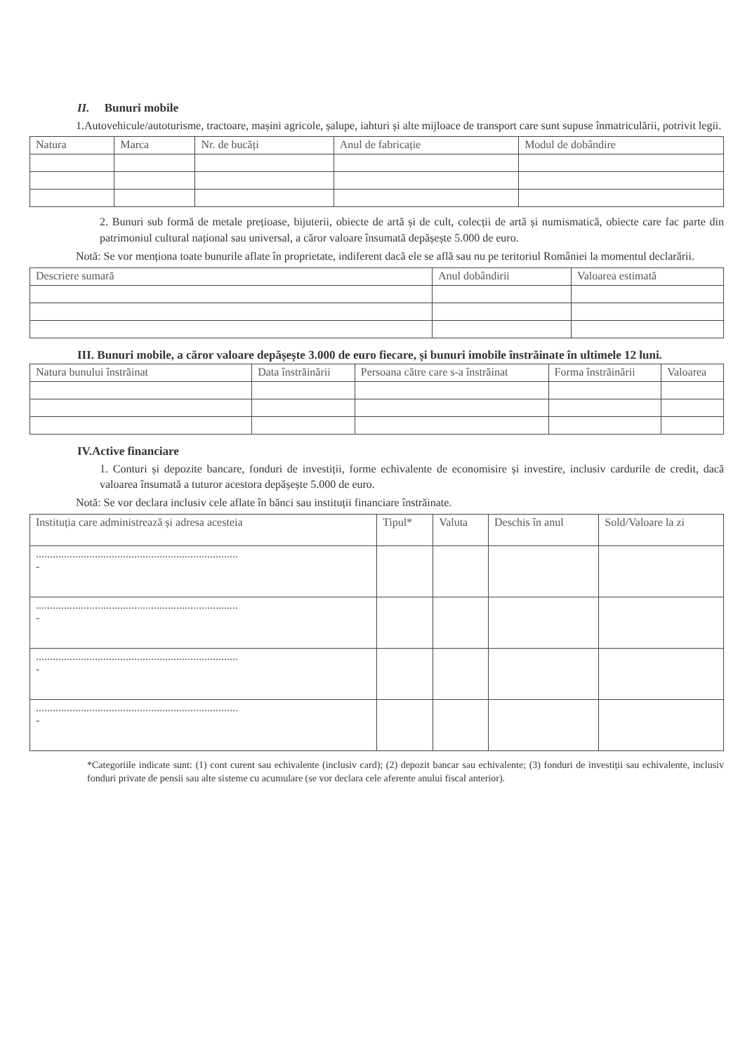II. Bunuri mobile
1.Autovehicule/autoturisme, tractoare, mașini agricole, șalupe, iahturi și alte mijloace de transport care sunt supuse înmatriculării, potrivit legii.
| Natura | Marca | Nr. de bucăți | Anul de fabricație | Modul de dobândire |
| --- | --- | --- | --- | --- |
2. Bunuri sub formă de metale prețioase, bijuterii, obiecte de artă și de cult, colecții de artă și numismatică, obiecte care fac parte din patrimoniul cultural național sau universal, a căror valoare însumată depășește 5.000 de euro.
Notă: Se vor menționa toate bunurile aflate în proprietate, indiferent dacă ele se află sau nu pe teritoriul României la momentul declarării.
| Descriere sumară | Anul dobândirii | Valoarea estimată |
| --- | --- | --- |
III. Bunuri mobile, a căror valoare depășește 3.000 de euro fiecare, și bunuri imobile înstrăinate în ultimele 12 luni.
| Natura bunului înstrăinat | Data înstrăinării | Persoana către care s-a înstrăinat | Forma înstrăinării | Valoarea |
| --- | --- | --- | --- | --- |
IV.Active financiare
1. Conturi și depozite bancare, fonduri de investiții, forme echivalente de economisire și investire, inclusiv cardurile de credit, dacă valoarea însumată a tuturor acestora depășește 5.000 de euro.
Notă: Se vor declara inclusiv cele aflate în bănci sau instituții financiare înstrăinate.
| Instituția care administrează și adresa acesteia | Tipul* | Valuta | Deschis în anul | Sold/Valoare la zi |
| --- | --- | --- | --- | --- |
| ........................................................................ - | | | | |
| ........................................................................ - | | | | |
| ........................................................................ - | | | | |
| ........................................................................ - | | | | |
*Categoriile indicate sunt: (1) cont curent sau echivalente (inclusiv card); (2) depozit bancar sau echivalente; (3) fonduri de investiții sau echivalente, inclusiv fonduri private de pensii sau alte sisteme cu acumulare (se vor declara cele aferente anului fiscal anterior).